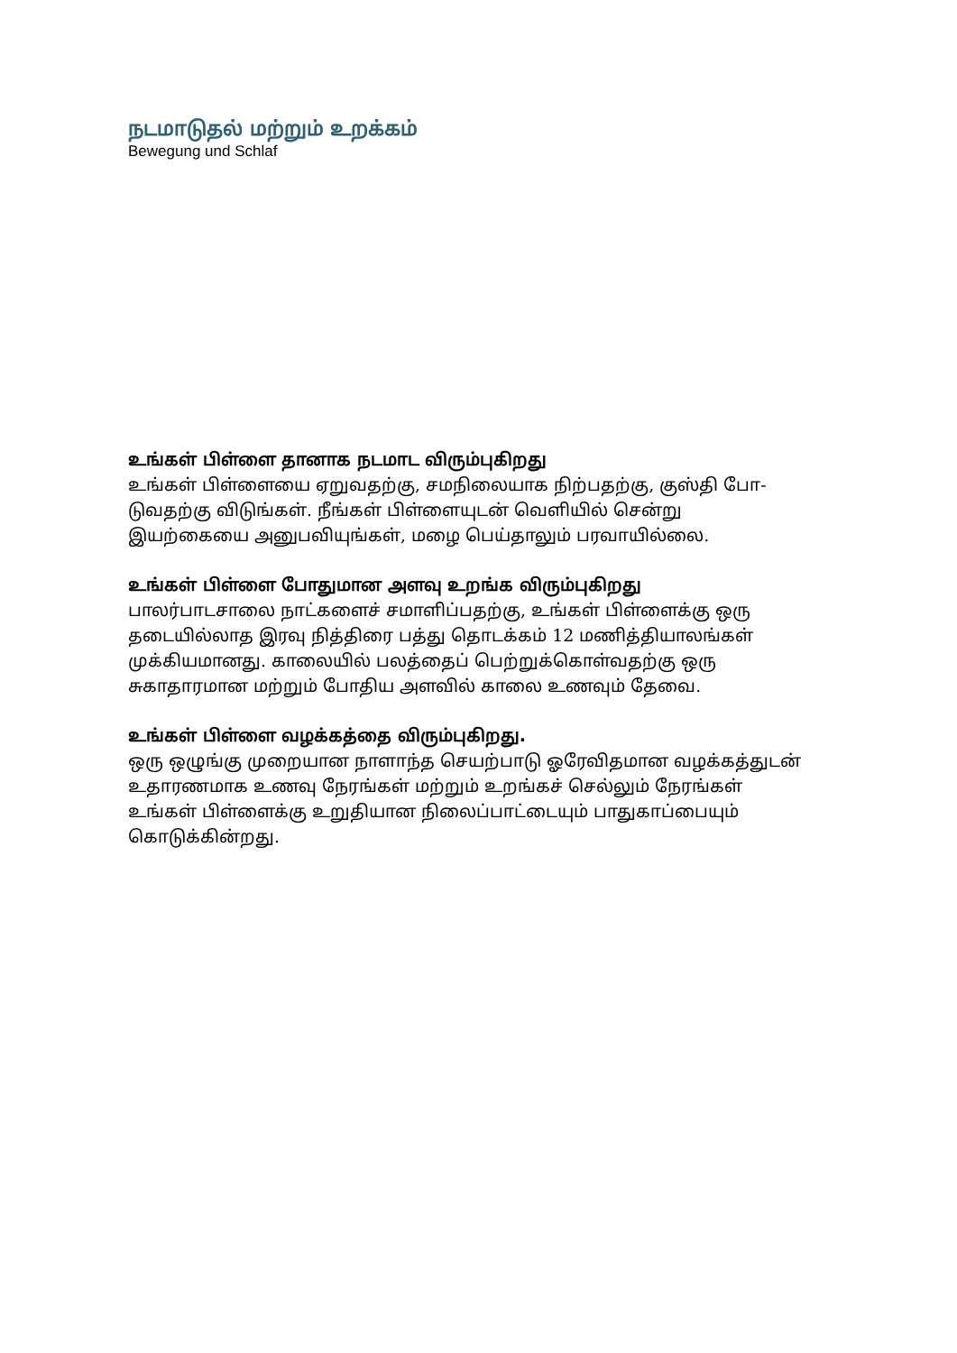நடமாடுதல் மற்றும் உறக்கம்
Bewegung und Schlaf
உங்கள் பிள்ளை தானாக நடமாட விரும்புகிறது
உங்கள் பிள்ளையை ஏறுவதற்கு, சமநிலையாக நிற்பதற்கு, குஸ்தி போ-
டுவதற்கு விடுங்கள். நீங்கள் பிள்ளையுடன் வெளியில் சென்று
இயற்கையை அனுபவியுங்கள், மழை பெய்தாலும் பரவாயில்லை.
உங்கள் பிள்ளை போதுமான அளவு உறங்க விரும்புகிறது
பாலர்பாடசாலை நாட்களைச் சமாளிப்பதற்கு, உங்கள் பிள்ளைக்கு ஒரு
தடையில்லாத இரவு நித்திரை பத்து தொடக்கம் 12 மணித்தியாலங்கள்
முக்கியமானது. காலையில் பலத்தைப் பெற்றுக்கொள்வதற்கு ஒரு
சுகாதாரமான மற்றும் போதிய அளவில் காலை உணவும் தேவை.
உங்கள் பிள்ளை வழக்கத்தை விரும்புகிறது.
ஒரு ஒழுங்கு முறையான நாளாந்த செயற்பாடு ஓரேவிதமான வழக்கத்துடன்
உதாரணமாக உணவு நேரங்கள் மற்றும் உறங்கச் செல்லும் நேரங்கள்
உங்கள் பிள்ளைக்கு உறுதியான நிலைப்பாட்டையும் பாதுகாப்பையும்
கொடுக்கின்றது.